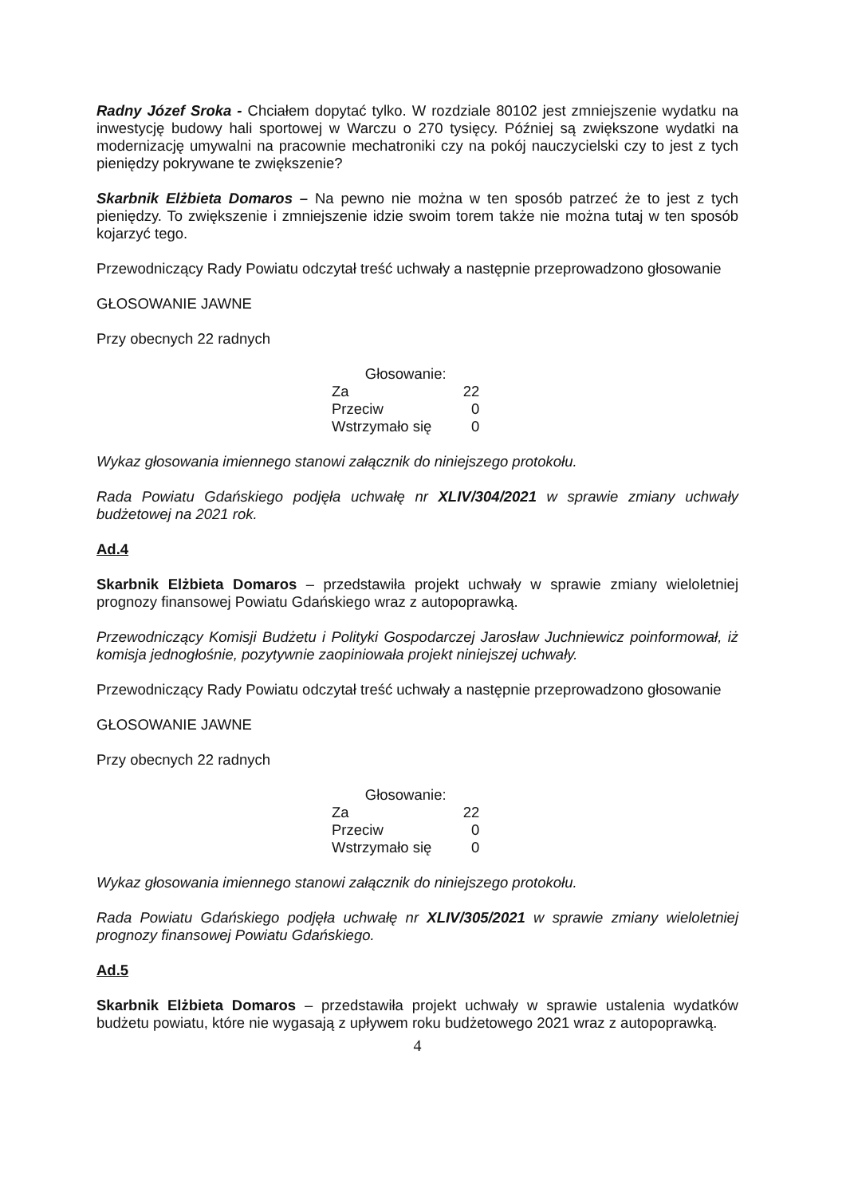Radny Józef Sroka - Chciałem dopytać tylko. W rozdziale 80102 jest zmniejszenie wydatku na inwestycję budowy hali sportowej w Warczu o 270 tysięcy. Później są zwiększone wydatki na modernizację umywalni na pracownie mechatroniki czy na pokój nauczycielski czy to jest z tych pieniędzy pokrywane te zwiększenie?
Skarbnik Elżbieta Domaros – Na pewno nie można w ten sposób patrzeć że to jest z tych pieniędzy. To zwiększenie i zmniejszenie idzie swoim torem także nie można tutaj w ten sposób kojarzyć tego.
Przewodniczący Rady Powiatu odczytał treść uchwały a następnie przeprowadzono głosowanie
GŁOSOWANIE JAWNE
Przy obecnych 22 radnych
| Głosowanie: | |
| Za | 22 |
| Przeciw | 0 |
| Wstrzymało się | 0 |
Wykaz głosowania imiennego stanowi załącznik do niniejszego protokołu.
Rada Powiatu Gdańskiego podjęła uchwałę nr XLIV/304/2021 w sprawie zmiany uchwały budżetowej na 2021 rok.
Ad.4
Skarbnik Elżbieta Domaros – przedstawiła projekt uchwały w sprawie zmiany wieloletniej prognozy finansowej Powiatu Gdańskiego wraz z autopoprawką.
Przewodniczący Komisji Budżetu i Polityki Gospodarczej Jarosław Juchniewicz poinformował, iż komisja jednogłośnie, pozytywnie zaopiniowała projekt niniejszej uchwały.
Przewodniczący Rady Powiatu odczytał treść uchwały a następnie przeprowadzono głosowanie
GŁOSOWANIE JAWNE
Przy obecnych 22 radnych
| Głosowanie: | |
| Za | 22 |
| Przeciw | 0 |
| Wstrzymało się | 0 |
Wykaz głosowania imiennego stanowi załącznik do niniejszego protokołu.
Rada Powiatu Gdańskiego podjęła uchwałę nr XLIV/305/2021 w sprawie zmiany wieloletniej prognozy finansowej Powiatu Gdańskiego.
Ad.5
Skarbnik Elżbieta Domaros – przedstawiła projekt uchwały w sprawie ustalenia wydatków budżetu powiatu, które nie wygasają z upływem roku budżetowego 2021 wraz z autopoprawką.
4